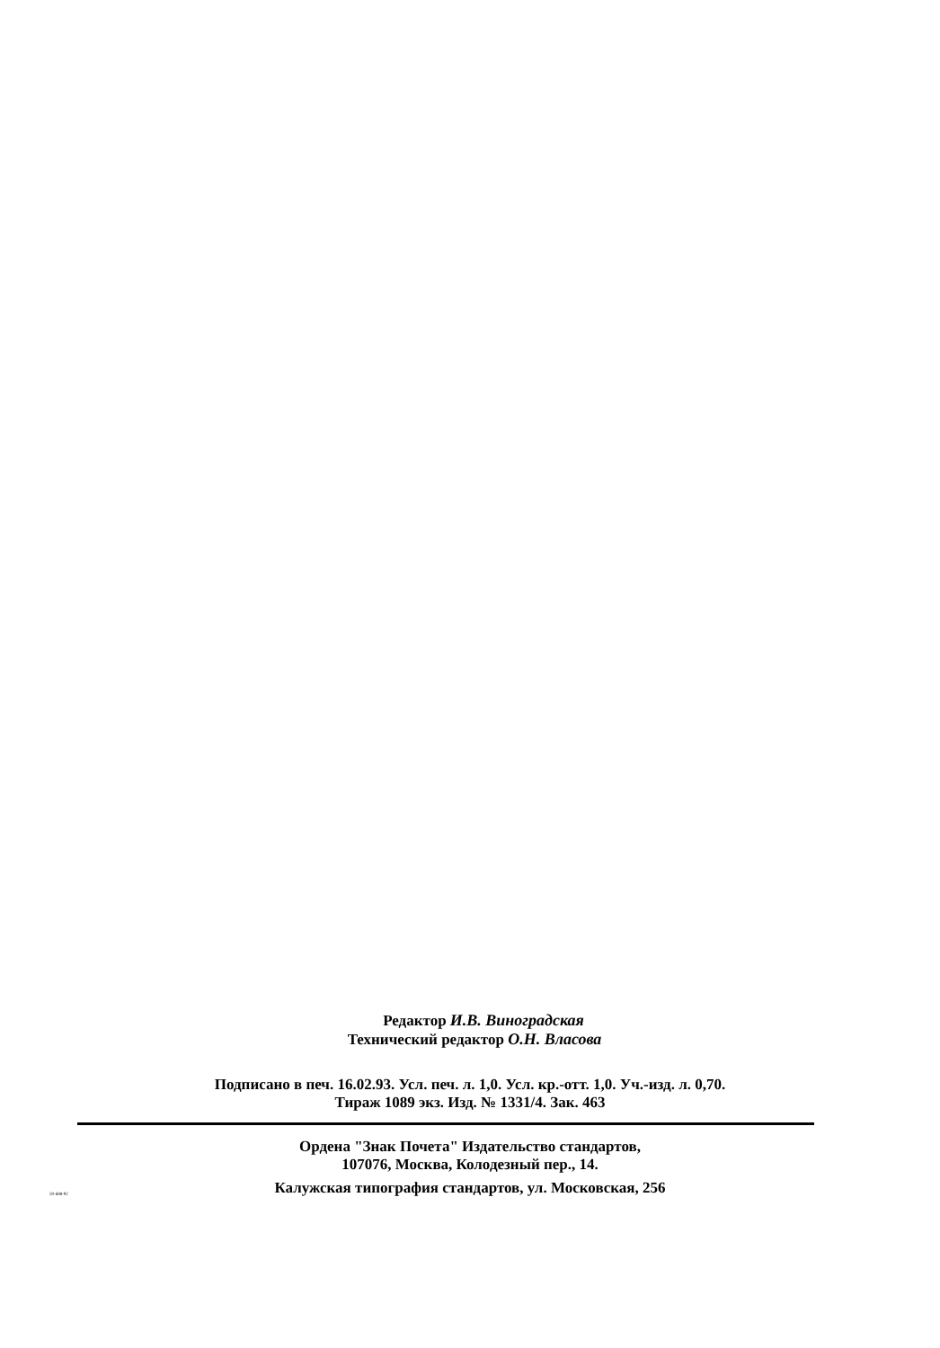Редактор И.В. Виноградская
Технический редактор О.Н. Власова
Подписано в печ. 16.02.93. Усл. печ. л. 1,0. Усл. кр.-отт. 1,0. Уч.-изд. л. 0,70.
Тираж 1089 экз. Изд. № 1331/4. Зак. 463
Ордена "Знак Почета" Издательство стандартов,
107076, Москва, Колодезный пер., 14.
Калужская типография стандартов, ул. Московская, 256
50-688-92